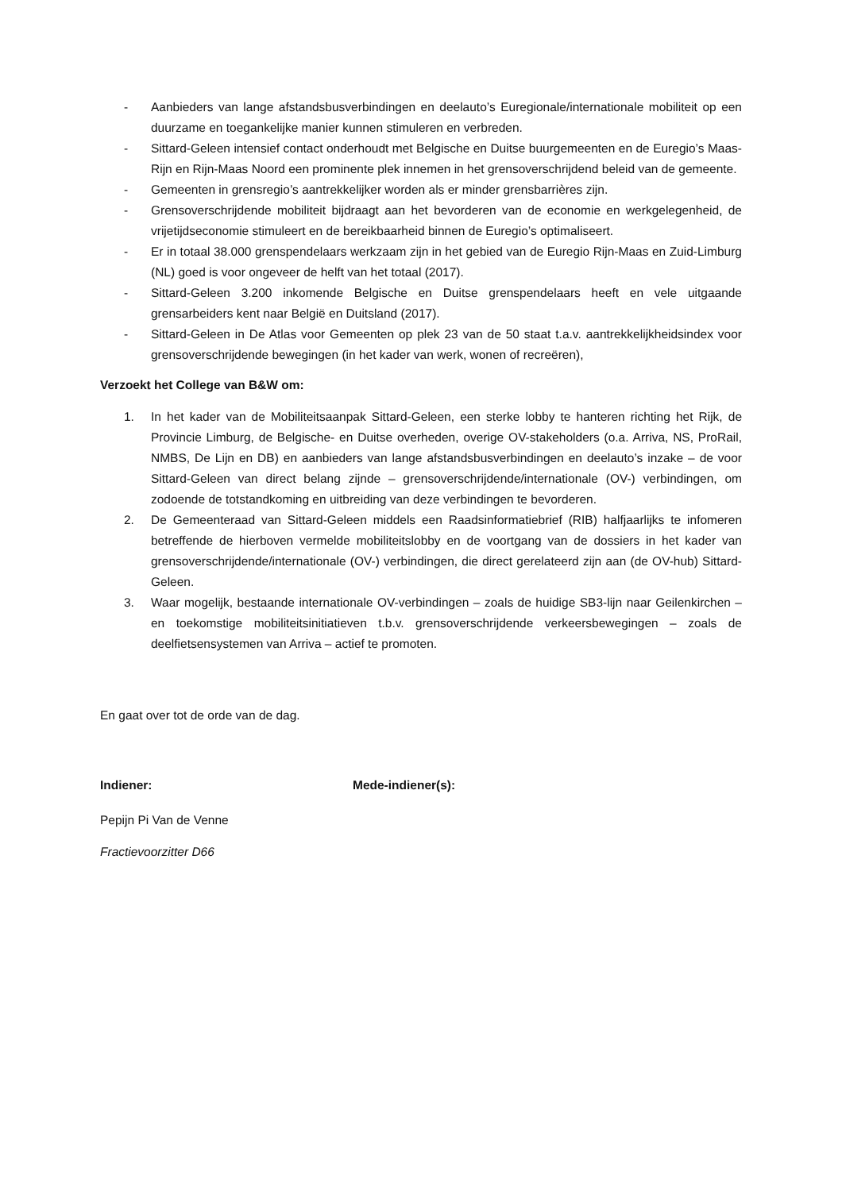- Aanbieders van lange afstandsbusverbindingen en deelauto’s Euregionale/internationale mobiliteit op een duurzame en toegankelijke manier kunnen stimuleren en verbreden.
- Sittard-Geleen intensief contact onderhoudt met Belgische en Duitse buurgemeenten en de Euregio’s Maas-Rijn en Rijn-Maas Noord een prominente plek innemen in het grensoverschrijdend beleid van de gemeente.
- Gemeenten in grensregio’s aantrekkelijker worden als er minder grensbarrières zijn.
- Grensoverschrijdende mobiliteit bijdraagt aan het bevorderen van de economie en werkgelegenheid, de vrijetijdseconomie stimuleert en de bereikbaarheid binnen de Euregio’s optimaliseert.
- Er in totaal 38.000 grenspendelaars werkzaam zijn in het gebied van de Euregio Rijn-Maas en Zuid-Limburg (NL) goed is voor ongeveer de helft van het totaal (2017).
- Sittard-Geleen 3.200 inkomende Belgische en Duitse grenspendelaars heeft en vele uitgaande grensarbeiders kent naar België en Duitsland (2017).
- Sittard-Geleen in De Atlas voor Gemeenten op plek 23 van de 50 staat t.a.v. aantrekkelijkheidsindex voor grensoverschrijdende bewegingen (in het kader van werk, wonen of recreëren),
Verzoekt het College van B&W om:
1. In het kader van de Mobiliteitsaanpak Sittard-Geleen, een sterke lobby te hanteren richting het Rijk, de Provincie Limburg, de Belgische- en Duitse overheden, overige OV-stakeholders (o.a. Arriva, NS, ProRail, NMBS, De Lijn en DB) en aanbieders van lange afstandsbusverbindingen en deelauto’s inzake – de voor Sittard-Geleen van direct belang zijnde – grensoverschrijdende/internationale (OV-) verbindingen, om zodoende de totstandkoming en uitbreiding van deze verbindingen te bevorderen.
2. De Gemeenteraad van Sittard-Geleen middels een Raadsinformatiebrief (RIB) halfjaarlijks te infomeren betreffende de hierboven vermelde mobiliteitslobby en de voortgang van de dossiers in het kader van grensoverschrijdende/internationale (OV-) verbindingen, die direct gerelateerd zijn aan (de OV-hub) Sittard-Geleen.
3. Waar mogelijk, bestaande internationale OV-verbindingen – zoals de huidige SB3-lijn naar Geilenkirchen – en toekomstige mobiliteitsinitiatieven t.b.v. grensoverschrijdende verkeersbewegingen – zoals de deelfietsensystemen van Arriva – actief te promoten.
En gaat over tot de orde van de dag.
Indiener: Mede-indiener(s):
Pepijn Pi Van de Venne
Fractievoorzitter D66